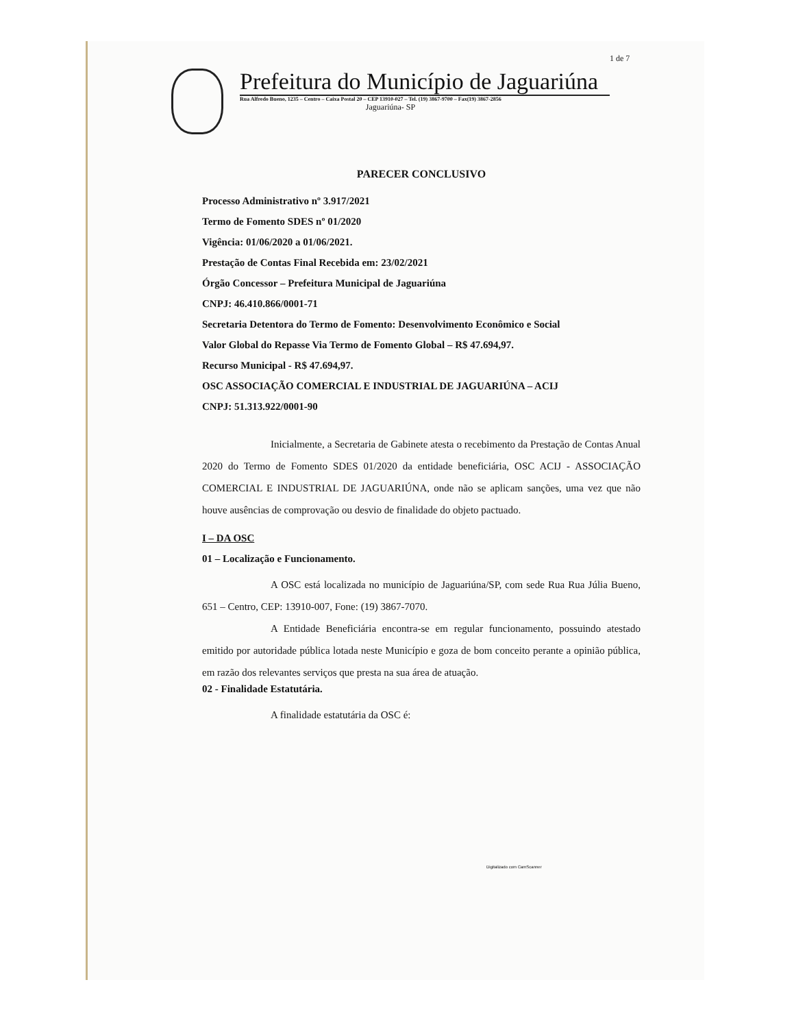1 de 7
Prefeitura do Município de Jaguariúna
Rua Alfredo Bueno, 1235 – Centro – Caixa Postal 20 – CEP 13910-027 – Tel. (19) 3867-9700 – Fax(19) 3867-2856
Jaguariúna- SP
PARECER CONCLUSIVO
Processo Administrativo nº 3.917/2021
Termo de Fomento SDES nº 01/2020
Vigência: 01/06/2020 a 01/06/2021.
Prestação de Contas Final Recebida em: 23/02/2021
Órgão Concessor – Prefeitura Municipal de Jaguariúna
CNPJ: 46.410.866/0001-71
Secretaria Detentora do Termo de Fomento: Desenvolvimento Econômico e Social
Valor Global do Repasse Via Termo de Fomento Global – R$ 47.694,97.
Recurso Municipal - R$ 47.694,97.
OSC ASSOCIAÇÃO COMERCIAL E INDUSTRIAL DE JAGUARIÚNA – ACIJ
CNPJ: 51.313.922/0001-90
Inicialmente, a Secretaria de Gabinete atesta o recebimento da Prestação de Contas Anual 2020 do Termo de Fomento SDES 01/2020 da entidade beneficiária, OSC ACIJ - ASSOCIAÇÃO COMERCIAL E INDUSTRIAL DE JAGUARIÚNA, onde não se aplicam sanções, uma vez que não houve ausências de comprovação ou desvio de finalidade do objeto pactuado.
I – DA OSC
01 – Localização e Funcionamento.
A OSC está localizada no município de Jaguariúna/SP, com sede Rua Rua Júlia Bueno, 651 – Centro, CEP: 13910-007, Fone: (19) 3867-7070.
A Entidade Beneficiária encontra-se em regular funcionamento, possuindo atestado emitido por autoridade pública lotada neste Município e goza de bom conceito perante a opinião pública, em razão dos relevantes serviços que presta na sua área de atuação.
02 - Finalidade Estatutária.
A finalidade estatutária da OSC é:
Digitalizado com CamScanner